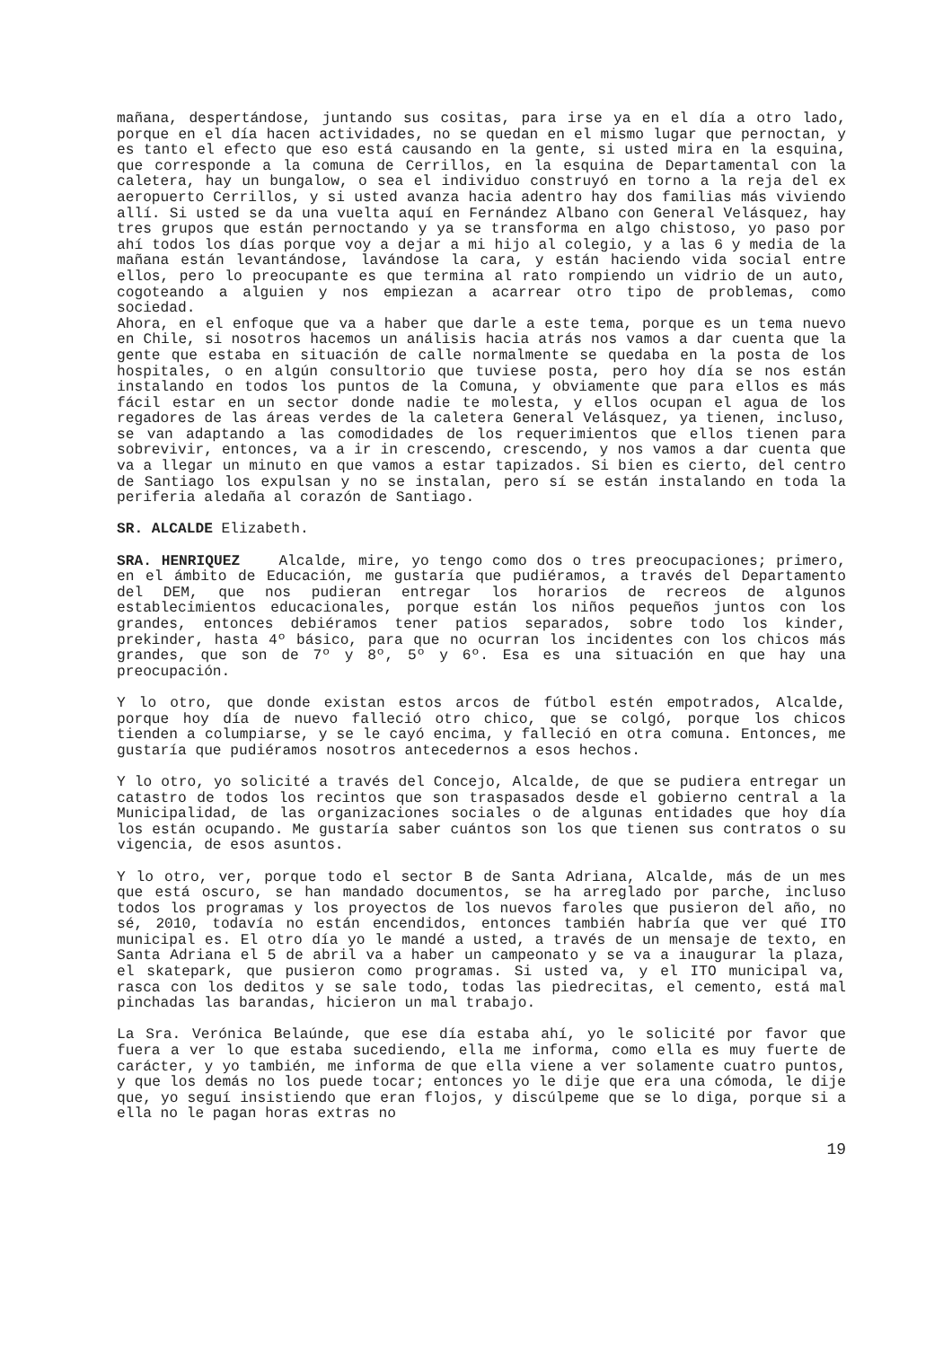mañana, despertándose, juntando sus cositas, para irse ya en el día a otro lado, porque en el día hacen actividades, no se quedan en el mismo lugar que pernoctan, y es tanto el efecto que eso está causando en la gente, si usted mira en la esquina, que corresponde a la comuna de Cerrillos, en la esquina de Departamental con la caletera, hay un bungalow, o sea el individuo construyó en torno a la reja del ex aeropuerto Cerrillos, y si usted avanza hacia adentro hay dos familias más viviendo allí. Si usted se da una vuelta aquí en Fernández Albano con General Velásquez, hay tres grupos que están pernoctando y ya se transforma en algo chistoso, yo paso por ahí todos los días porque voy a dejar a mi hijo al colegio, y a las 6 y media de la mañana están levantándose, lavándose la cara, y están haciendo vida social entre ellos, pero lo preocupante es que termina al rato rompiendo un vidrio de un auto, cogoteando a alguien y nos empiezan a acarrear otro tipo de problemas, como sociedad.
Ahora, en el enfoque que va a haber que darle a este tema, porque es un tema nuevo en Chile, si nosotros hacemos un análisis hacia atrás nos vamos a dar cuenta que la gente que estaba en situación de calle normalmente se quedaba en la posta de los hospitales, o en algún consultorio que tuviese posta, pero hoy día se nos están instalando en todos los puntos de la Comuna, y obviamente que para ellos es más fácil estar en un sector donde nadie te molesta, y ellos ocupan el agua de los regadores de las áreas verdes de la caletera General Velásquez, ya tienen, incluso, se van adaptando a las comodidades de los requerimientos que ellos tienen para sobrevivir, entonces, va a ir in crescendo, crescendo, y nos vamos a dar cuenta que va a llegar un minuto en que vamos a estar tapizados. Si bien es cierto, del centro de Santiago los expulsan y no se instalan, pero sí se están instalando en toda la periferia aledaña al corazón de Santiago.
SR. ALCALDE Elizabeth.
SRA. HENRIQUEZ Alcalde, mire, yo tengo como dos o tres preocupaciones; primero, en el ámbito de Educación, me gustaría que pudiéramos, a través del Departamento del DEM, que nos pudieran entregar los horarios de recreos de algunos establecimientos educacionales, porque están los niños pequeños juntos con los grandes, entonces debiéramos tener patios separados, sobre todo los kinder, prekinder, hasta 4º básico, para que no ocurran los incidentes con los chicos más grandes, que son de 7º y 8º, 5º y 6º. Esa es una situación en que hay una preocupación.
Y lo otro, que donde existan estos arcos de fútbol estén empotrados, Alcalde, porque hoy día de nuevo falleció otro chico, que se colgó, porque los chicos tienden a columpiarse, y se le cayó encima, y falleció en otra comuna. Entonces, me gustaría que pudiéramos nosotros antecedernos a esos hechos.
Y lo otro, yo solicité a través del Concejo, Alcalde, de que se pudiera entregar un catastro de todos los recintos que son traspasados desde el gobierno central a la Municipalidad, de las organizaciones sociales o de algunas entidades que hoy día los están ocupando. Me gustaría saber cuántos son los que tienen sus contratos o su vigencia, de esos asuntos.
Y lo otro, ver, porque todo el sector B de Santa Adriana, Alcalde, más de un mes que está oscuro, se han mandado documentos, se ha arreglado por parche, incluso todos los programas y los proyectos de los nuevos faroles que pusieron del año, no sé, 2010, todavía no están encendidos, entonces también habría que ver qué ITO municipal es. El otro día yo le mandé a usted, a través de un mensaje de texto, en Santa Adriana el 5 de abril va a haber un campeonato y se va a inaugurar la plaza, el skatepark, que pusieron como programas. Si usted va, y el ITO municipal va, rasca con los deditos y se sale todo, todas las piedrecitas, el cemento, está mal pinchadas las barandas, hicieron un mal trabajo.
La Sra. Verónica Belaúnde, que ese día estaba ahí, yo le solicité por favor que fuera a ver lo que estaba sucediendo, ella me informa, como ella es muy fuerte de carácter, y yo también, me informa de que ella viene a ver solamente cuatro puntos, y que los demás no los puede tocar; entonces yo le dije que era una cómoda, le dije que, yo seguí insistiendo que eran flojos, y discúlpeme que se lo diga, porque si a ella no le pagan horas extras no
19